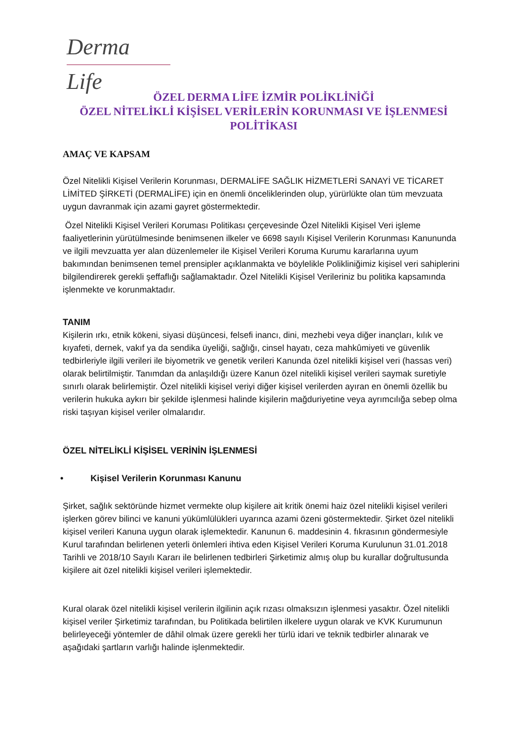Derma Life
ÖZEL DERMA LİFE İZMİR POLİKLİNİĞİ
ÖZEL NİTELİKLİ KİŞİSEL VERİLERİN KORUNMASI VE İŞLENMESİ
POLİTİKASI
AMAÇ VE KAPSAM
Özel Nitelikli Kişisel Verilerin Korunması, DERMALİFE SAĞLIK HİZMETLERİ SANAYİ VE TİCARET LİMİTED ŞİRKETİ (DERMALİFE) için en önemli önceliklerinden olup, yürürlükte olan tüm mevzuata uygun davranmak için azami gayret göstermektedir.
Özel Nitelikli Kişisel Verileri Koruması Politikası çerçevesinde Özel Nitelikli Kişisel Veri işleme faaliyetlerinin yürütülmesinde benimsenen ilkeler ve 6698 sayılı Kişisel Verilerin Korunması Kanununda ve ilgili mevzuatta yer alan düzenlemeler ile Kişisel Verileri Koruma Kurumu kararlarına uyum bakımından benimsenen temel prensipler açıklanmakta ve böylelikle Polikliniğimiz kişisel veri sahiplerini bilgilendirerek gerekli şeffaflığı sağlamaktadır. Özel Nitelikli Kişisel Verileriniz bu politika kapsamında işlenmekte ve korunmaktadır.
TANIM
Kişilerin ırkı, etnik kökeni, siyasi düşüncesi, felsefi inancı, dini, mezhebi veya diğer inançları, kılık ve kıyafeti, dernek, vakıf ya da sendika üyeliği, sağlığı, cinsel hayatı, ceza mahkûmiyeti ve güvenlik tedbirleriyle ilgili verileri ile biyometrik ve genetik verileri Kanunda özel nitelikli kişisel veri (hassas veri) olarak belirtilmiştir. Tanımdan da anlaşıldığı üzere Kanun özel nitelikli kişisel verileri saymak suretiyle sınırlı olarak belirlemiştir. Özel nitelikli kişisel veriyi diğer kişisel verilerden ayıran en önemli özellik bu verilerin hukuka aykırı bir şekilde işlenmesi halinde kişilerin mağduriyetine veya ayrımcılığa sebep olma riski taşıyan kişisel veriler olmalarıdır.
ÖZEL NİTELİKLİ KİŞİSEL VERİNİN İŞLENMESİ
• Kişisel Verilerin Korunması Kanunu
Şirket, sağlık sektöründe hizmet vermekte olup kişilere ait kritik önemi haiz özel nitelikli kişisel verileri işlerken görev bilinci ve kanuni yükümlülükleri uyarınca azami özeni göstermektedir. Şirket özel nitelikli kişisel verileri Kanuna uygun olarak işlemektedir. Kanunun 6. maddesinin 4. fıkrasının göndermesiyle Kurul tarafından belirlenen yeterli önlemleri ihtiva eden Kişisel Verileri Koruma Kurulunun 31.01.2018 Tarihli ve 2018/10 Sayılı Kararı ile belirlenen tedbirleri Şirketimiz almış olup bu kurallar doğrultusunda kişilere ait özel nitelikli kişisel verileri işlemektedir.
Kural olarak özel nitelikli kişisel verilerin ilgilinin açık rızası olmaksızın işlenmesi yasaktır. Özel nitelikli kişisel veriler Şirketimiz tarafından, bu Politikada belirtilen ilkelere uygun olarak ve KVK Kurumunun belirleyeceği yöntemler de dâhil olmak üzere gerekli her türlü idari ve teknik tedbirler alınarak ve aşağıdaki şartların varlığı halinde işlenmektedir.